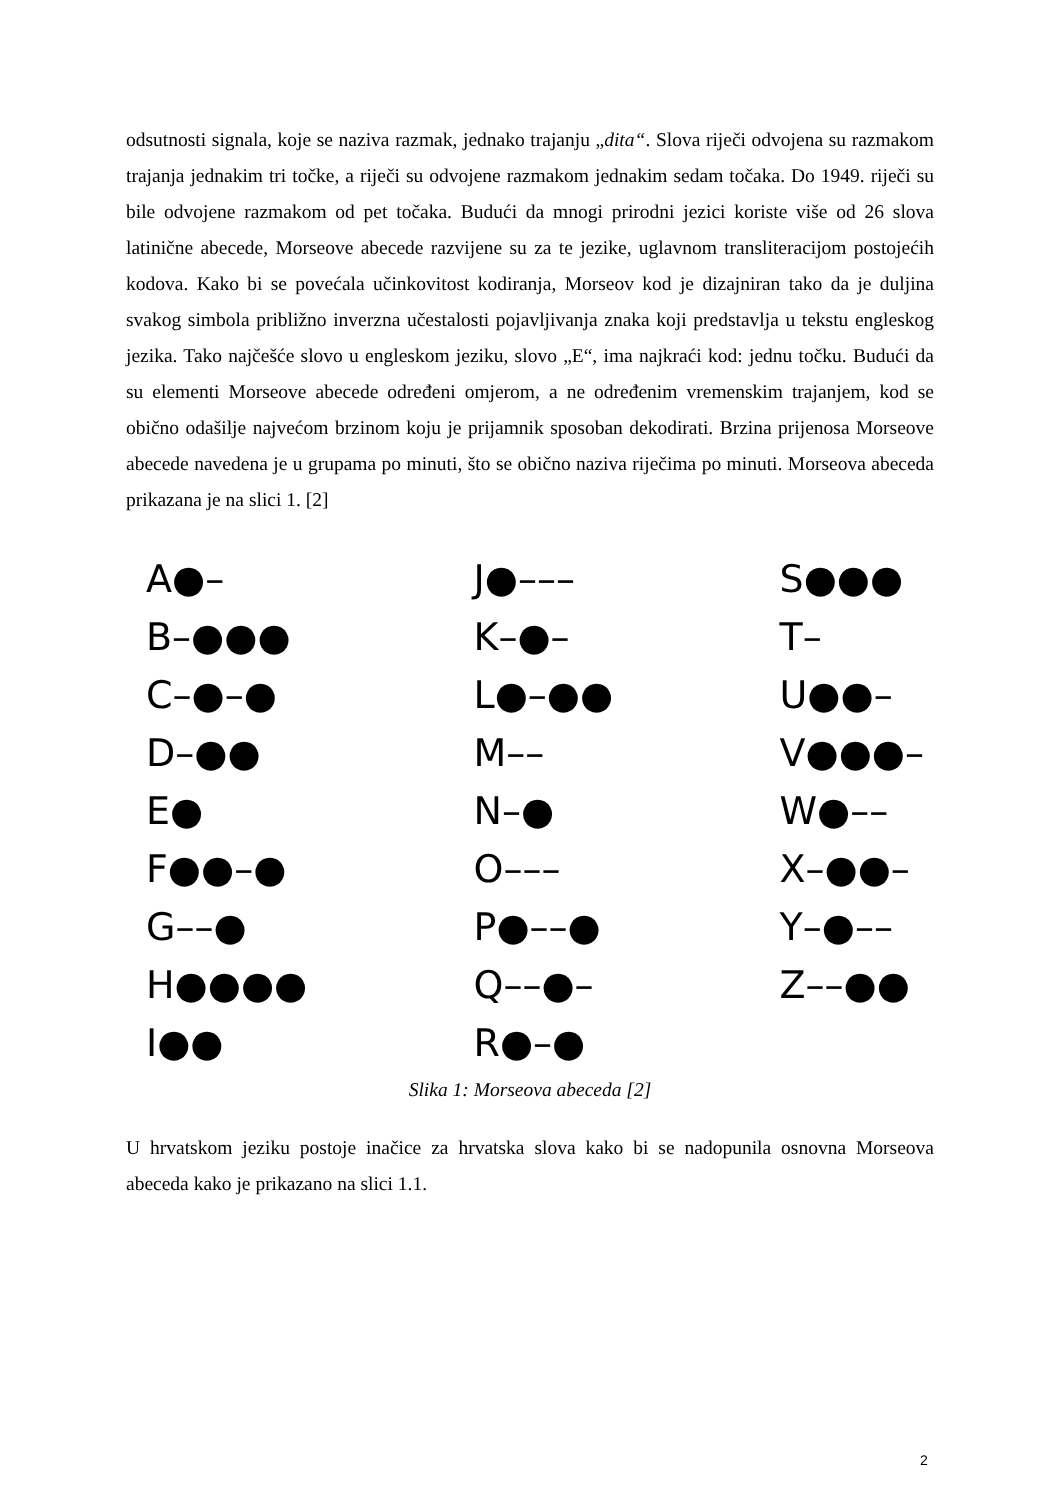odsutnosti signala, koje se naziva razmak, jednako trajanju „dita“. Slova riječi odvojena su razmakom trajanja jednakim tri točke, a riječi su odvojene razmakom jednakim sedam točaka. Do 1949. riječi su bile odvojene razmakom od pet točaka. Budući da mnogi prirodni jezici koriste više od 26 slova latinične abecede, Morseove abecede razvijene su za te jezike, uglavnom transliteracijom postojećih kodova. Kako bi se povećala učinkovitost kodiranja, Morseov kod je dizajniran tako da je duljina svakog simbola približno inverzna učestalosti pojavljivanja znaka koji predstavlja u tekstu engleskog jezika. Tako najčešće slovo u engleskom jeziku, slovo „E“, ima najkraći kod: jednu točku. Budući da su elementi Morseove abecede određeni omjerom, a ne određenim vremenskim trajanjem, kod se obično odašilje najvećom brzinom koju je prijamnik sposoban dekodirati. Brzina prijenosa Morseove abecede navedena je u grupama po minuti, što se obično naziva riječima po minuti. Morseova abeceda prikazana je na slici 1. [2]
A●–
B–●●●
C–●–●
D–●●
E●
F●●–●
G––●
H●●●●
I●●
J●–––
K–●–
L●–●●
M––
N–●
O–––
P●––●
Q––●–
R●–●
S●●●
T–
U●●–
V●●●–
W●––
X–●●–
Y–●––
Z––●●
Slika 1: Morseova abeceda [2]
U hrvatskom jeziku postoje inačice za hrvatska slova kako bi se nadopunila osnovna Morseova abeceda kako je prikazano na slici 1.1.
2